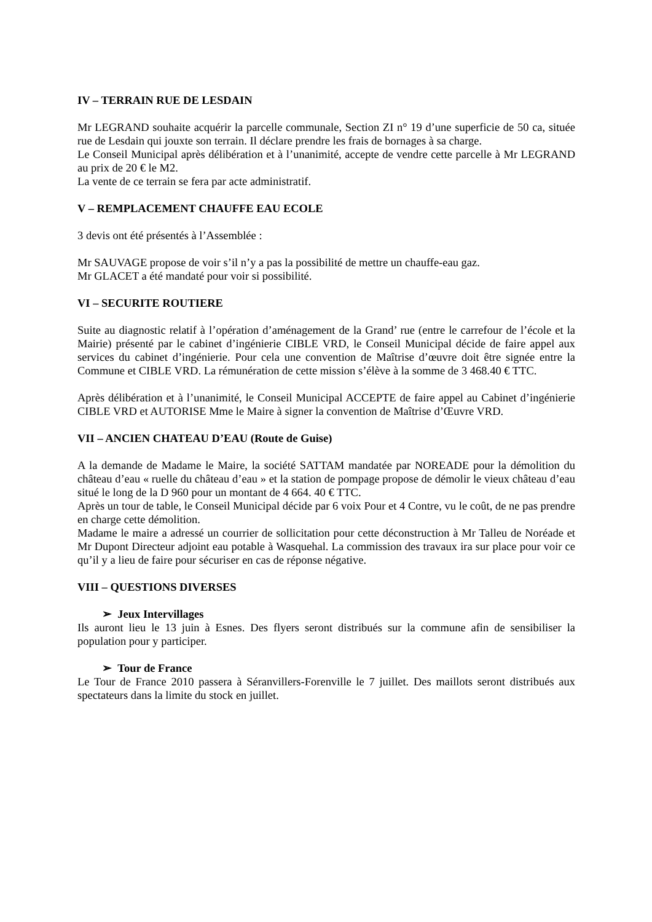IV – TERRAIN RUE DE LESDAIN
Mr LEGRAND souhaite acquérir la parcelle communale, Section ZI n° 19 d’une superficie de 50 ca, située rue de Lesdain qui jouxte son terrain. Il déclare prendre les frais de bornages à sa charge.
Le Conseil Municipal après délibération et à l’unanimité, accepte de vendre cette parcelle à Mr LEGRAND au prix de 20 € le M2.
La vente de ce terrain se fera par acte administratif.
V – REMPLACEMENT CHAUFFE EAU ECOLE
3 devis ont été présentés à l’Assemblée :
Mr SAUVAGE propose de voir s’il n’y a pas la possibilité de mettre un chauffe-eau gaz.
Mr GLACET a été mandaté pour voir si possibilité.
VI – SECURITE ROUTIERE
Suite au diagnostic relatif à l’opération d’aménagement de la Grand’ rue (entre le carrefour de l’école et la Mairie) présenté par le cabinet d’ingénierie CIBLE VRD, le Conseil Municipal décide de faire appel aux services du cabinet d’ingénierie. Pour cela une convention de Maîtrise d’œuvre doit être signée entre la Commune et CIBLE VRD. La rémunération de cette mission s’élève à la somme de 3 468.40 € TTC.
Après délibération et à l’unanimité, le Conseil Municipal ACCEPTE de faire appel au Cabinet d’ingénierie CIBLE VRD et AUTORISE Mme le Maire à signer la convention de Maîtrise d’Œuvre VRD.
VII – ANCIEN CHATEAU D’EAU (Route de Guise)
A la demande de Madame le Maire, la société SATTAM mandatée par NOREADE pour la démolition du château d’eau « ruelle du château d’eau » et la station de pompage propose de démolir le vieux château d’eau situé le long de la D 960 pour un montant de 4 664. 40 € TTC.
Après un tour de table, le Conseil Municipal décide par 6 voix Pour et 4 Contre, vu le coût, de ne pas prendre en charge cette démolition.
Madame le maire a adressé un courrier de sollicitation pour cette déconstruction à Mr Talleu de Noréade et Mr Dupont Directeur adjoint eau potable à Wasquehal. La commission des travaux ira sur place pour voir ce qu’il y a lieu de faire pour sécuriser en cas de réponse négative.
VIII – QUESTIONS DIVERSES
➢ Jeux Intervillages
Ils auront lieu le 13 juin à Esnes. Des flyers seront distribués sur la commune afin de sensibiliser la population pour y participer.
➢ Tour de France
Le Tour de France 2010 passera à Séranvillers-Forenville le 7 juillet. Des maillots seront distribués aux spectateurs dans la limite du stock en juillet.